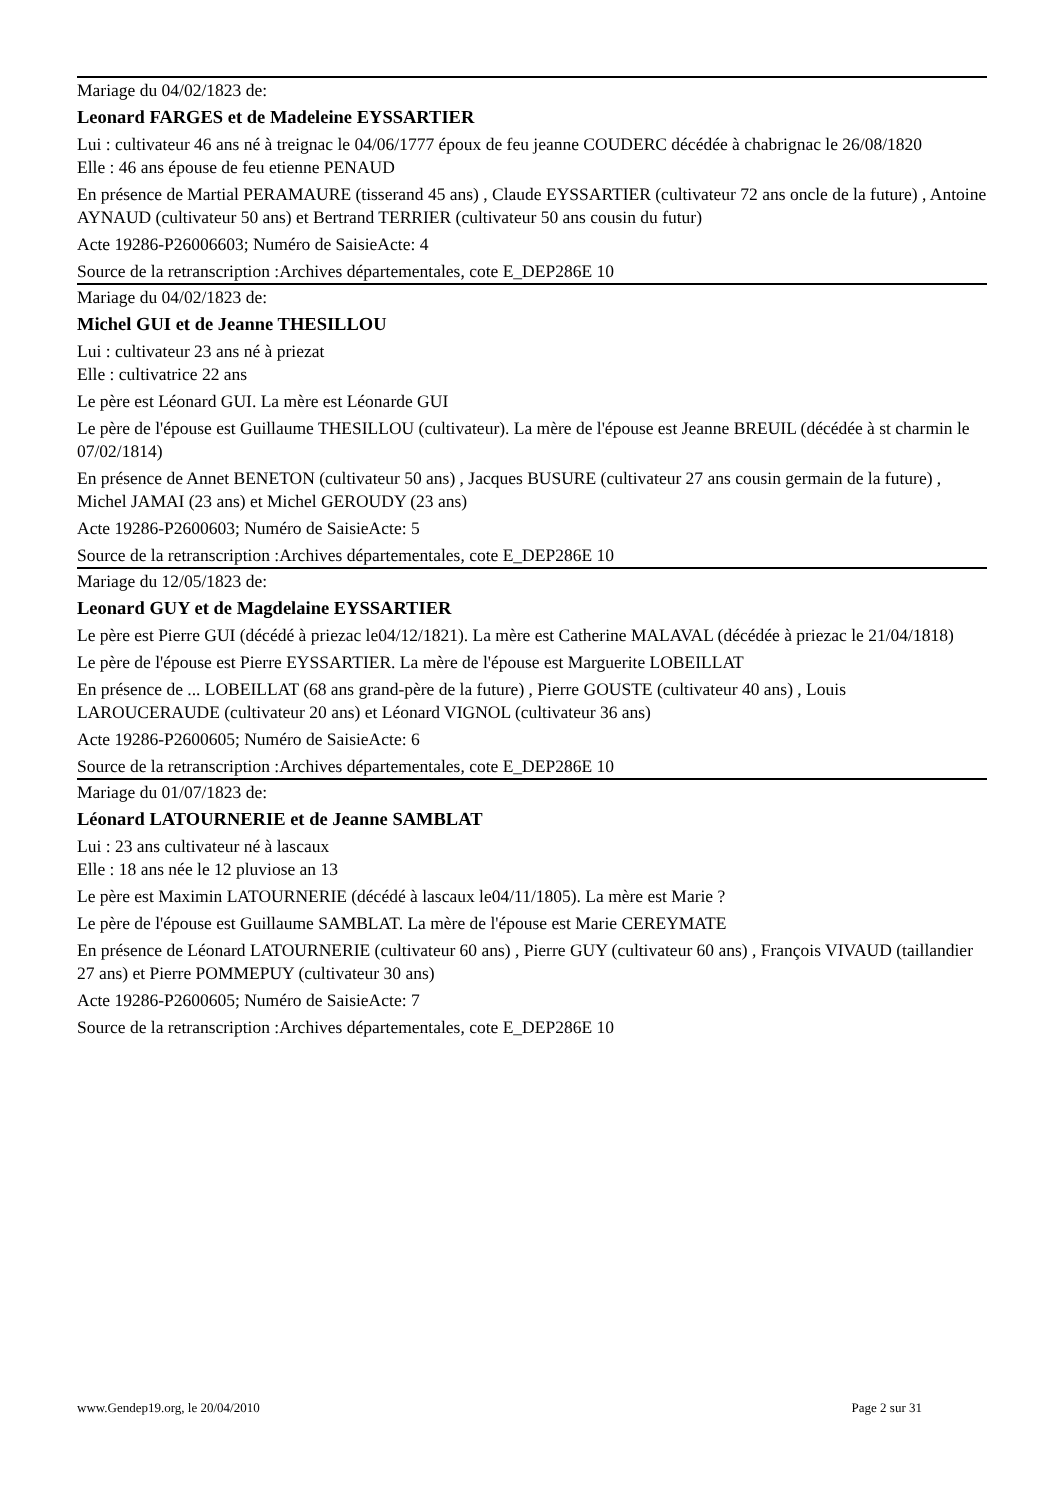Mariage du 04/02/1823 de:
Leonard FARGES et de Madeleine EYSSARTIER
Lui : cultivateur 46 ans né à treignac le 04/06/1777 époux de feu jeanne COUDERC décédée à chabrignac le 26/08/1820
Elle : 46 ans épouse de feu etienne PENAUD
En présence de Martial PERAMAURE (tisserand 45 ans) , Claude EYSSARTIER (cultivateur 72 ans oncle de la future) , Antoine AYNAUD (cultivateur 50 ans) et Bertrand TERRIER (cultivateur 50 ans cousin du futur)
Acte 19286-P26006603; Numéro de SaisieActe: 4
Source de la retranscription :Archives départementales, cote E_DEP286E 10
Mariage du 04/02/1823 de:
Michel GUI et de Jeanne THESILLOU
Lui : cultivateur 23 ans né à priezat
Elle : cultivatrice 22 ans
Le père est Léonard GUI. La mère est Léonarde GUI
Le père de l'épouse est Guillaume THESILLOU (cultivateur). La mère de l'épouse est Jeanne BREUIL (décédée à st charmin le 07/02/1814)
En présence de Annet BENETON (cultivateur 50 ans) , Jacques BUSURE (cultivateur 27 ans cousin germain de la future) , Michel JAMAI (23 ans) et Michel GEROUDY (23 ans)
Acte 19286-P2600603; Numéro de SaisieActe: 5
Source de la retranscription :Archives départementales, cote E_DEP286E 10
Mariage du 12/05/1823 de:
Leonard GUY et de Magdelaine EYSSARTIER
Le père est Pierre GUI (décédé à priezac le04/12/1821). La mère est Catherine MALAVAL (décédée à priezac le 21/04/1818)
Le père de l'épouse est Pierre EYSSARTIER. La mère de l'épouse est Marguerite LOBEILLAT
En présence de ... LOBEILLAT (68 ans grand-père de la future) , Pierre GOUSTE (cultivateur 40 ans) , Louis LAROUCERAUDE (cultivateur 20 ans) et Léonard VIGNOL (cultivateur 36 ans)
Acte 19286-P2600605; Numéro de SaisieActe: 6
Source de la retranscription :Archives départementales, cote E_DEP286E 10
Mariage du 01/07/1823 de:
Léonard LATOURNERIE et de Jeanne SAMBLAT
Lui : 23 ans cultivateur né à lascaux
Elle : 18 ans née le 12 pluviose an 13
Le père est Maximin LATOURNERIE (décédé à lascaux le04/11/1805). La mère est Marie ?
Le père de l'épouse est Guillaume SAMBLAT. La mère de l'épouse est Marie CEREYMATE
En présence de Léonard LATOURNERIE (cultivateur 60 ans) , Pierre GUY (cultivateur 60 ans) , François VIVAUD (taillandier 27 ans) et Pierre POMMEPUY (cultivateur 30 ans)
Acte 19286-P2600605; Numéro de SaisieActe: 7
Source de la retranscription :Archives départementales, cote E_DEP286E 10
www.Gendep19.org, le 20/04/2010 Page 2 sur 31